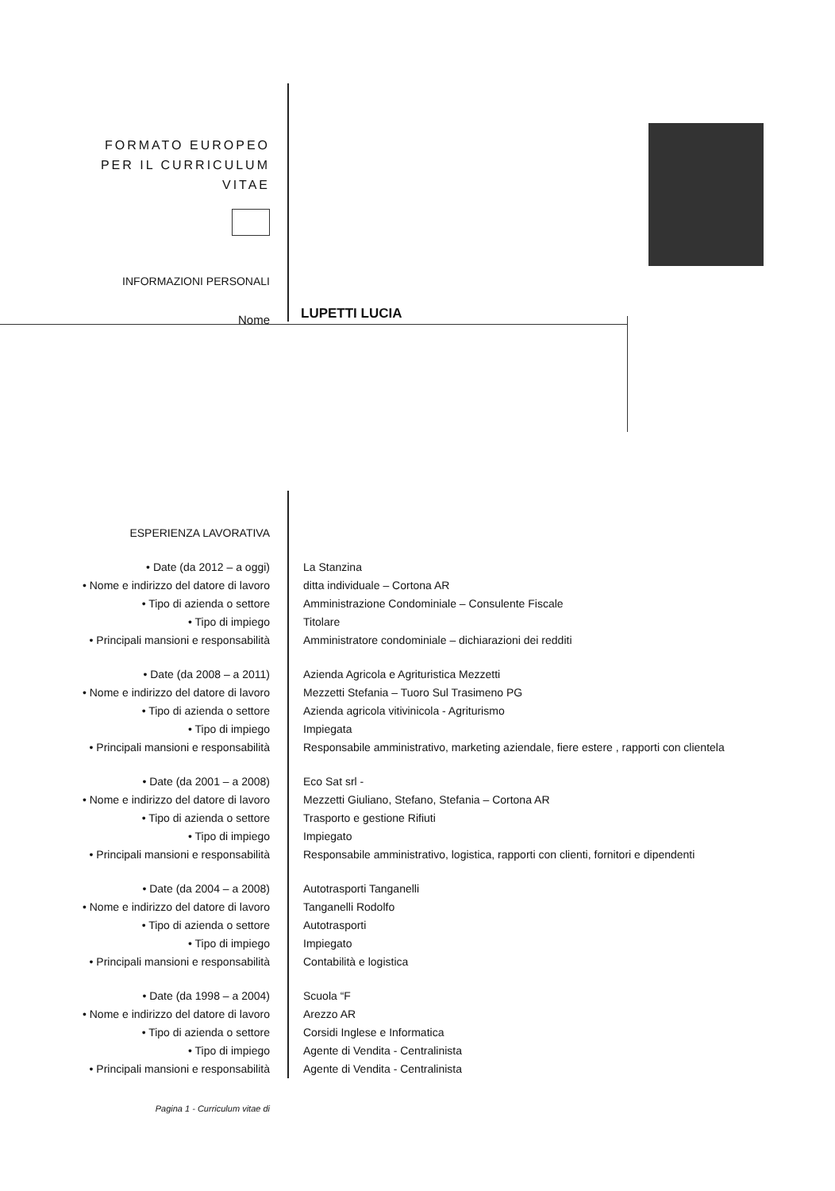FORMATO EUROPEO
PER IL CURRICULUM
VITAE
INFORMAZIONI PERSONALI
Nome
LUPETTI LUCIA
| ESPERIENZA LAVORATIVA | |
| • Date (da 2012 – a oggi) | La Stanzina |
| • Nome e indirizzo del datore di lavoro | ditta individuale – Cortona AR |
| • Tipo di azienda o settore | Amministrazione Condominiale – Consulente Fiscale |
| • Tipo di impiego | Titolare |
| • Principali mansioni e responsabilità | Amministratore condominiale – dichiarazioni dei redditi |
| • Date (da 2008 – a 2011) | Azienda Agricola e Agrituristica Mezzetti |
| • Nome e indirizzo del datore di lavoro | Mezzetti Stefania – Tuoro Sul Trasimeno PG |
| • Tipo di azienda o settore | Azienda agricola vitivinicola - Agriturismo |
| • Tipo di impiego | Impiegata |
| • Principali mansioni e responsabilità | Responsabile amministrativo, marketing aziendale, fiere estere , rapporti con clientela |
| • Date (da 2001 – a 2008) | Eco Sat srl - |
| • Nome e indirizzo del datore di lavoro | Mezzetti Giuliano, Stefano, Stefania – Cortona AR |
| • Tipo di azienda o settore | Trasporto e gestione Rifiuti |
| • Tipo di impiego | Impiegato |
| • Principali mansioni e responsabilità | Responsabile amministrativo, logistica, rapporti con clienti, fornitori e dipendenti |
| • Date (da 2004 – a 2008) | Autotrasporti Tanganelli |
| • Nome e indirizzo del datore di lavoro | Tanganelli Rodolfo |
| • Tipo di azienda o settore | Autotrasporti |
| • Tipo di impiego | Impiegato |
| • Principali mansioni e responsabilità | Contabilità e logistica |
| • Date (da 1998 – a 2004) | Scuola “F |
| • Nome e indirizzo del datore di lavoro | Arezzo AR |
| • Tipo di azienda o settore | Corsidi Inglese e Informatica |
| • Tipo di impiego | Agente di Vendita - Centralinista |
| • Principali mansioni e responsabilità | Agente di Vendita - Centralinista |
Pagina 1 - Curriculum vitae di